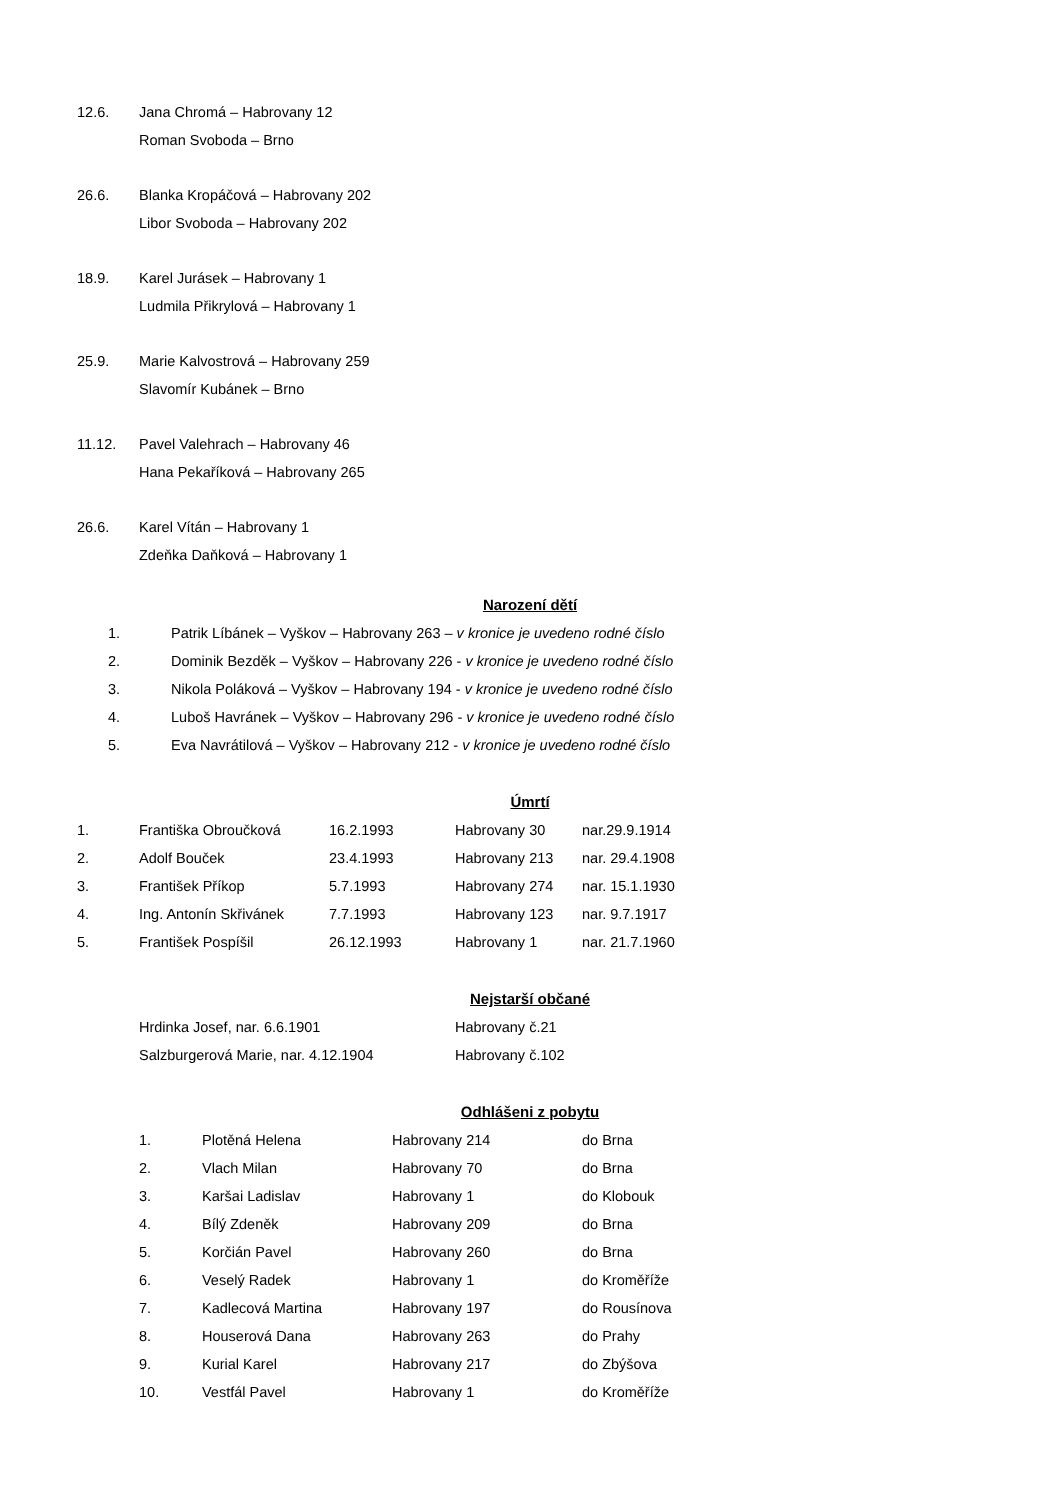12.6. Jana Chromá – Habrovany 12
Roman Svoboda – Brno
26.6. Blanka Kropáčová – Habrovany 202
Libor Svoboda – Habrovany 202
18.9. Karel Jurásek – Habrovany 1
Ludmila Přikrylová – Habrovany 1
25.9. Marie Kalvostrová – Habrovany 259
Slavomír Kubánek – Brno
11.12. Pavel Valehrach – Habrovany 46
Hana Pekaříková – Habrovany 265
26.6. Karel Vítán – Habrovany 1
Zdeňka Daňková – Habrovany 1
Narození dětí
| 1. | Patrik Líbánek – Vyškov – Habrovany 263 – v kronice je uvedeno rodné číslo |
| 2. | Dominik Bezděk – Vyškov – Habrovany 226 - v kronice je uvedeno rodné číslo |
| 3. | Nikola Poláková – Vyškov – Habrovany 194 - v kronice je uvedeno rodné číslo |
| 4. | Luboš Havránek – Vyškov – Habrovany 296 - v kronice je uvedeno rodné číslo |
| 5. | Eva Navrátilová – Vyškov – Habrovany 212 - v kronice je uvedeno rodné číslo |
Úmrtí
| 1. | Františka Obroučková | 16.2.1993 | Habrovany 30 | nar.29.9.1914 |
| 2. | Adolf Bouček | 23.4.1993 | Habrovany 213 | nar. 29.4.1908 |
| 3. | František Příkop | 5.7.1993 | Habrovany 274 | nar. 15.1.1930 |
| 4. | Ing. Antonín Skřivánek | 7.7.1993 | Habrovany 123 | nar. 9.7.1917 |
| 5. | František Pospíšil | 26.12.1993 | Habrovany 1 | nar. 21.7.1960 |
Nejstarší občané
| Hrdinka Josef, nar. 6.6.1901 | Habrovany č.21 |
| Salzburgerová Marie, nar. 4.12.1904 | Habrovany č.102 |
Odhlášeni z pobytu
| 1. | Plotěná Helena | Habrovany 214 | do Brna |
| 2. | Vlach Milan | Habrovany 70 | do Brna |
| 3. | Karšai Ladislav | Habrovany 1 | do Klobouk |
| 4. | Bílý Zdeněk | Habrovany 209 | do Brna |
| 5. | Korčián Pavel | Habrovany 260 | do Brna |
| 6. | Veselý Radek | Habrovany 1 | do Kroměříže |
| 7. | Kadlecová Martina | Habrovany 197 | do Rousínova |
| 8. | Houserová Dana | Habrovany 263 | do Prahy |
| 9. | Kurial Karel | Habrovany 217 | do Zbýšova |
| 10. | Vestfál Pavel | Habrovany 1 | do Kroměříže |